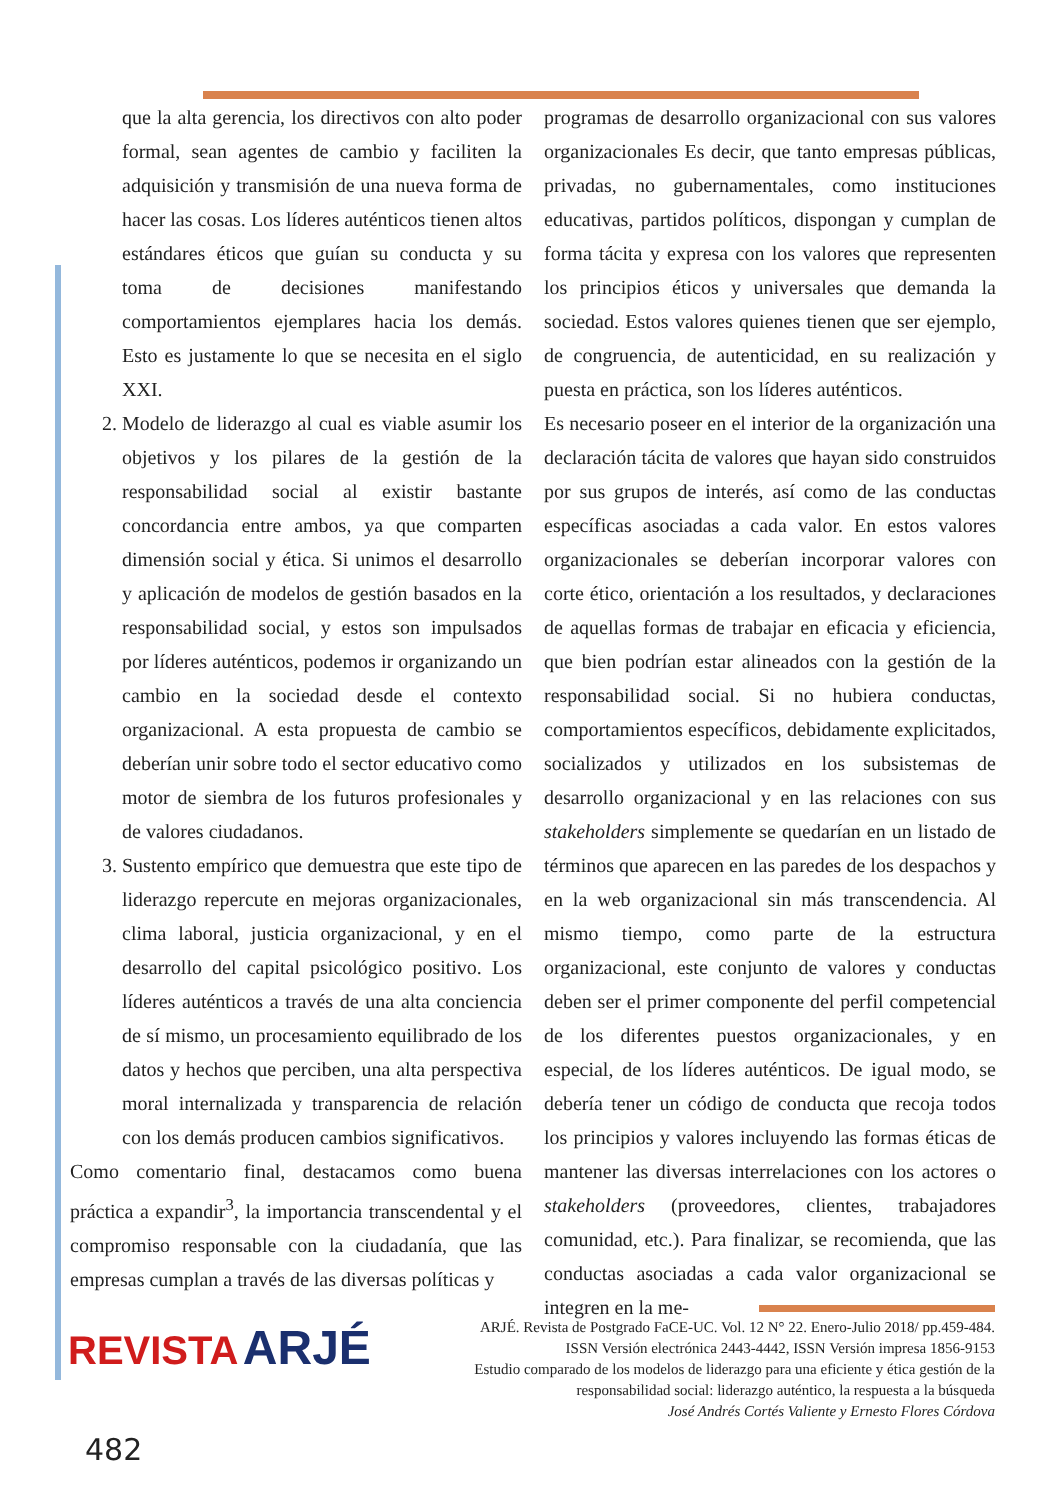que la alta gerencia, los directivos con alto poder formal, sean agentes de cambio y faciliten la adquisición y transmisión de una nueva forma de hacer las cosas. Los líderes auténticos tienen altos estándares éticos que guían su conducta y su toma de decisiones manifestando comportamientos ejemplares hacia los demás. Esto es justamente lo que se necesita en el siglo XXI.
2. Modelo de liderazgo al cual es viable asumir los objetivos y los pilares de la gestión de la responsabilidad social al existir bastante concordancia entre ambos, ya que comparten dimensión social y ética. Si unimos el desarrollo y aplicación de modelos de gestión basados en la responsabilidad social, y estos son impulsados por líderes auténticos, podemos ir organizando un cambio en la sociedad desde el contexto organizacional. A esta propuesta de cambio se deberían unir sobre todo el sector educativo como motor de siembra de los futuros profesionales y de valores ciudadanos.
3. Sustento empírico que demuestra que este tipo de liderazgo repercute en mejoras organizacionales, clima laboral, justicia organizacional, y en el desarrollo del capital psicológico positivo. Los líderes auténticos a través de una alta conciencia de sí mismo, un procesamiento equilibrado de los datos y hechos que perciben, una alta perspectiva moral internalizada y transparencia de relación con los demás producen cambios significativos.
Como comentario final, destacamos como buena práctica a expandir<sup>3</sup>, la importancia transcendental y el compromiso responsable con la ciudadanía, que las empresas cumplan a través de las diversas políticas y
programas de desarrollo organizacional con sus valores organizacionales Es decir, que tanto empresas públicas, privadas, no gubernamentales, como instituciones educativas, partidos políticos, dispongan y cumplan de forma tácita y expresa con los valores que representen los principios éticos y universales que demanda la sociedad. Estos valores quienes tienen que ser ejemplo, de congruencia, de autenticidad, en su realización y puesta en práctica, son los líderes auténticos.
Es necesario poseer en el interior de la organización una declaración tácita de valores que hayan sido construidos por sus grupos de interés, así como de las conductas específicas asociadas a cada valor. En estos valores organizacionales se deberían incorporar valores con corte ético, orientación a los resultados, y declaraciones de aquellas formas de trabajar en eficacia y eficiencia, que bien podrían estar alineados con la gestión de la responsabilidad social. Si no hubiera conductas, comportamientos específicos, debidamente explicitados, socializados y utilizados en los subsistemas de desarrollo organizacional y en las relaciones con sus stakeholders simplemente se quedarían en un listado de términos que aparecen en las paredes de los despachos y en la web organizacional sin más transcendencia. Al mismo tiempo, como parte de la estructura organizacional, este conjunto de valores y conductas deben ser el primer componente del perfil competencial de los diferentes puestos organizacionales, y en especial, de los líderes auténticos. De igual modo, se debería tener un código de conducta que recoja todos los principios y valores incluyendo las formas éticas de mantener las diversas interrelaciones con los actores o stakeholders (proveedores, clientes, trabajadores comunidad, etc.). Para finalizar, se recomienda, que las conductas asociadas a cada valor organizacional se integren en la me-
REVISTA ARJÉ
ARJÉ. Revista de Postgrado FaCE-UC. Vol. 12 N° 22. Enero-Julio 2018/ pp.459-484.
ISSN Versión electrónica 2443-4442, ISSN Versión impresa 1856-9153
Estudio comparado de los modelos de liderazgo para una eficiente y ética gestión de la responsabilidad social: liderazgo auténtico, la respuesta a la búsqueda
José Andrés Cortés Valiente y Ernesto Flores Córdova
482